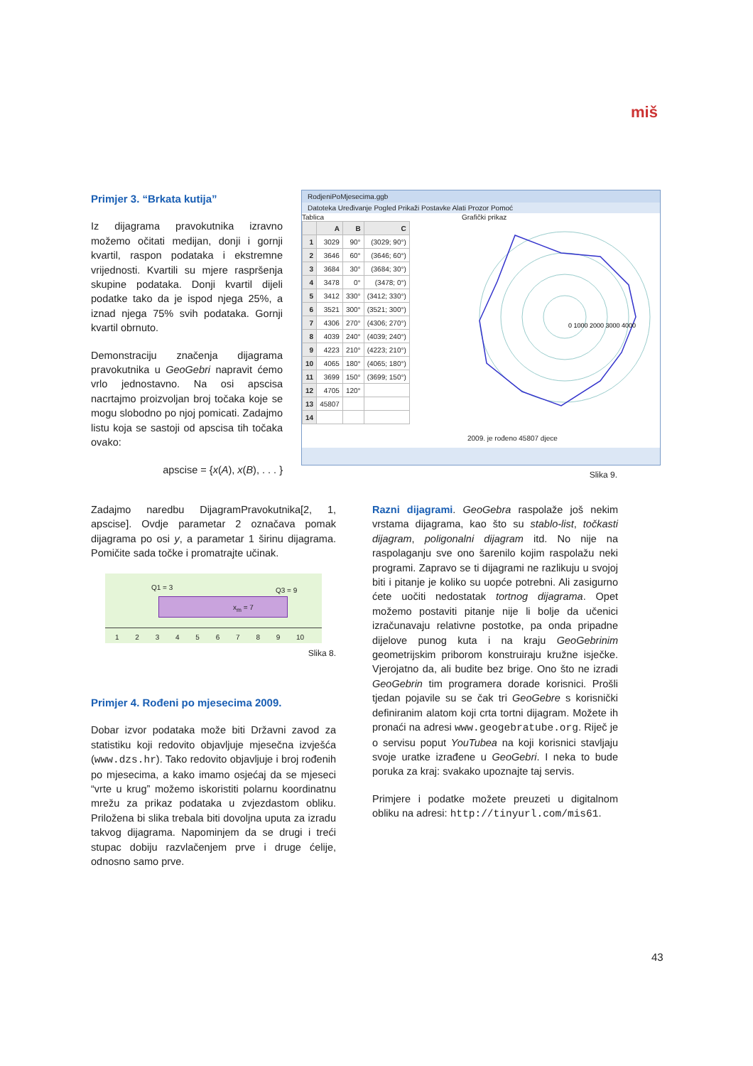miš
Primjer 3. “Brkata kutija”
Iz dijagrama pravokutnika izravno možemo očitati medijan, donji i gornji kvartil, raspon podataka i ekstremne vrijednosti. Kvartili su mjere raspršenja skupine podataka. Donji kvartil dijeli podatke tako da je ispod njega 25%, a iznad njega 75% svih podataka. Gornji kvartil obrnuto.
Demonstraciju značenja dijagrama pravokutnika u GeoGebri napravit ćemo vrlo jednostavno. Na osi apscisa nacrtajmo proizvoljan broj točaka koje se mogu slobodno po njoj pomicati. Zadajmo listu koja se sastoji od apscisa tih točaka ovako:
apscise = {x(A), x(B), . . . }
RodjeniPoMjesecima.ggb
Datoteka Uređivanje Pogled Prikaži Postavke Alati Prozor Pomoć
Tablica
| | A | B | C |
| --- | --- | --- | --- |
| 1 | 3029 | 90° | (3029; 90°) |
| 2 | 3646 | 60° | (3646; 60°) |
| 3 | 3684 | 30° | (3684; 30°) |
| 4 | 3478 | 0° | (3478; 0°) |
| 5 | 3412 | 330° | (3412; 330°) |
| 6 | 3521 | 300° | (3521; 300°) |
| 7 | 4306 | 270° | (4306; 270°) |
| 8 | 4039 | 240° | (4039; 240°) |
| 9 | 4223 | 210° | (4223; 210°) |
| 10 | 4065 | 180° | (4065; 180°) |
| 11 | 3699 | 150° | (3699; 150°) |
| 12 | 4705 | 120° | |
| 13 | 45807 | | |
| 14 | | | |
Grafički prikaz
0 1000 2000 3000 4000
2009. je rođeno 45807 djece
Slika 9.
Zadajmo naredbu DijagramPravokutnika[2, 1, apscise]. Ovdje parametar 2 označava pomak dijagrama po osi y, a parametar 1 širinu dijagrama. Pomičite sada točke i promatrajte učinak.
Q1 = 3 Q3 = 9
x<sub>m</sub> = 7
1 2 3 4 5 6 7 8 9 10
Slika 8.
Primjer 4. Rođeni po mjesecima 2009.
Dobar izvor podataka može biti Državni zavod za statistiku koji redovito objavljuje mjesečna izvješća (www.dzs.hr). Tako redovito objavljuje i broj rođenih po mjesecima, a kako imamo osjećaj da se mjeseci “vrte u krug” možemo iskoristiti polarnu koordinatnu mrežu za prikaz podataka u zvjezdastom obliku. Priložena bi slika trebala biti dovoljna uputa za izradu takvog dijagrama. Napominjem da se drugi i treći stupac dobiju razvlačenjem prve i druge ćelije, odnosno samo prve.
Razni dijagrami. GeoGebra raspolaže još nekim vrstama dijagrama, kao što su stablo-list, točkasti dijagram, poligonalni dijagram itd. No nije na raspolaganju sve ono šarenilo kojim raspolažu neki programi. Zapravo se ti dijagrami ne razlikuju u svojoj biti i pitanje je koliko su uopće potrebni. Ali zasigurno ćete uočiti nedostatak tortnog dijagrama. Opet možemo postaviti pitanje nije li bolje da učenici izračunavaju relativne postotke, pa onda pripadne dijelove punog kuta i na kraju GeoGebrinim geometrijskim priborom konstruiraju kružne isječke. Vjerojatno da, ali budite bez brige. Ono što ne izradi GeoGebrin tim programera dorade korisnici. Prošli tjedan pojavile su se čak tri GeoGebre s korisnički definiranim alatom koji crta tortni dijagram. Možete ih pronaći na adresi www.geogebratube.org. Riječ je o servisu poput YouTubea na koji korisnici stavljaju svoje uratke izrađene u GeoGebri. I neka to bude poruka za kraj: svakako upoznajte taj servis.
Primjere i podatke možete preuzeti u digitalnom obliku na adresi: http://tinyurl.com/mis61.
43